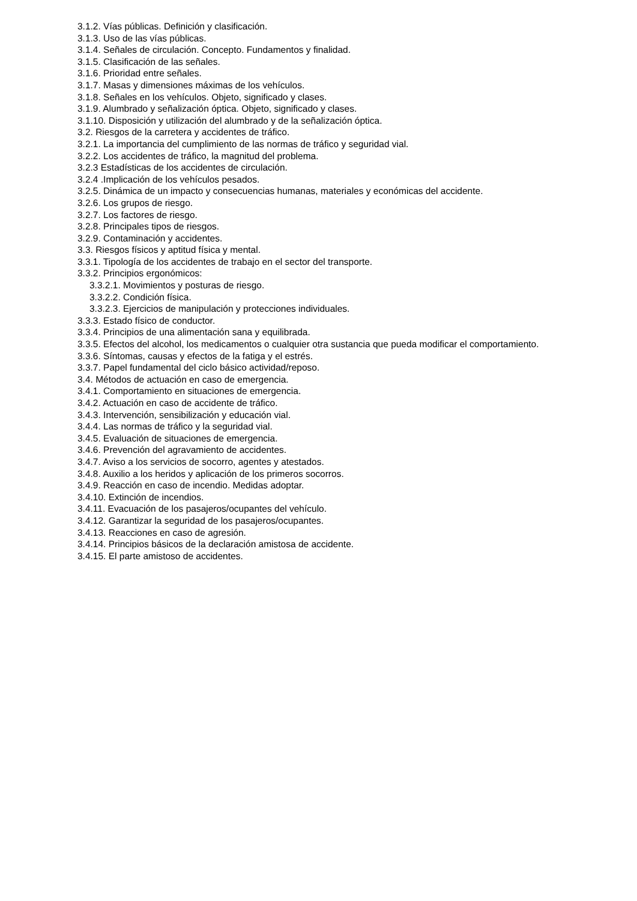3.1.2. Vías públicas. Definición y clasificación.
3.1.3. Uso de las vías públicas.
3.1.4. Señales de circulación. Concepto. Fundamentos y finalidad.
3.1.5. Clasificación de las señales.
3.1.6. Prioridad entre señales.
3.1.7. Masas y dimensiones máximas de los vehículos.
3.1.8. Señales en los vehículos. Objeto, significado y clases.
3.1.9. Alumbrado y señalización óptica. Objeto, significado y clases.
3.1.10. Disposición y utilización del alumbrado y de la señalización óptica.
3.2. Riesgos de la carretera y accidentes de tráfico.
3.2.1. La importancia del cumplimiento de las normas de tráfico y seguridad vial.
3.2.2. Los accidentes de tráfico, la magnitud del problema.
3.2.3 Estadísticas de los accidentes de circulación.
3.2.4 .Implicación de los vehículos pesados.
3.2.5. Dinámica de un impacto y consecuencias humanas, materiales y económicas del accidente.
3.2.6. Los grupos de riesgo.
3.2.7. Los factores de riesgo.
3.2.8. Principales tipos de riesgos.
3.2.9. Contaminación y accidentes.
3.3. Riesgos físicos y aptitud física y mental.
3.3.1. Tipología de los accidentes de trabajo en el sector del transporte.
3.3.2. Principios ergonómicos:
3.3.2.1. Movimientos y posturas de riesgo.
3.3.2.2. Condición física.
3.3.2.3. Ejercicios de manipulación y protecciones individuales.
3.3.3. Estado físico de conductor.
3.3.4. Principios de una alimentación sana y equilibrada.
3.3.5. Efectos del alcohol, los medicamentos o cualquier otra sustancia que pueda modificar el comportamiento.
3.3.6. Síntomas, causas y efectos de la fatiga y el estrés.
3.3.7. Papel fundamental del ciclo básico actividad/reposo.
3.4. Métodos de actuación en caso de emergencia.
3.4.1. Comportamiento en situaciones de emergencia.
3.4.2. Actuación en caso de accidente de tráfico.
3.4.3. Intervención, sensibilización y educación vial.
3.4.4. Las normas de tráfico y la seguridad vial.
3.4.5. Evaluación de situaciones de emergencia.
3.4.6. Prevención del agravamiento de accidentes.
3.4.7. Aviso a los servicios de socorro, agentes y atestados.
3.4.8. Auxilio a los heridos y aplicación de los primeros socorros.
3.4.9. Reacción en caso de incendio. Medidas adoptar.
3.4.10. Extinción de incendios.
3.4.11. Evacuación de los pasajeros/ocupantes del vehículo.
3.4.12. Garantizar la seguridad de los pasajeros/ocupantes.
3.4.13. Reacciones en caso de agresión.
3.4.14. Principios básicos de la declaración amistosa de accidente.
3.4.15. El parte amistoso de accidentes.